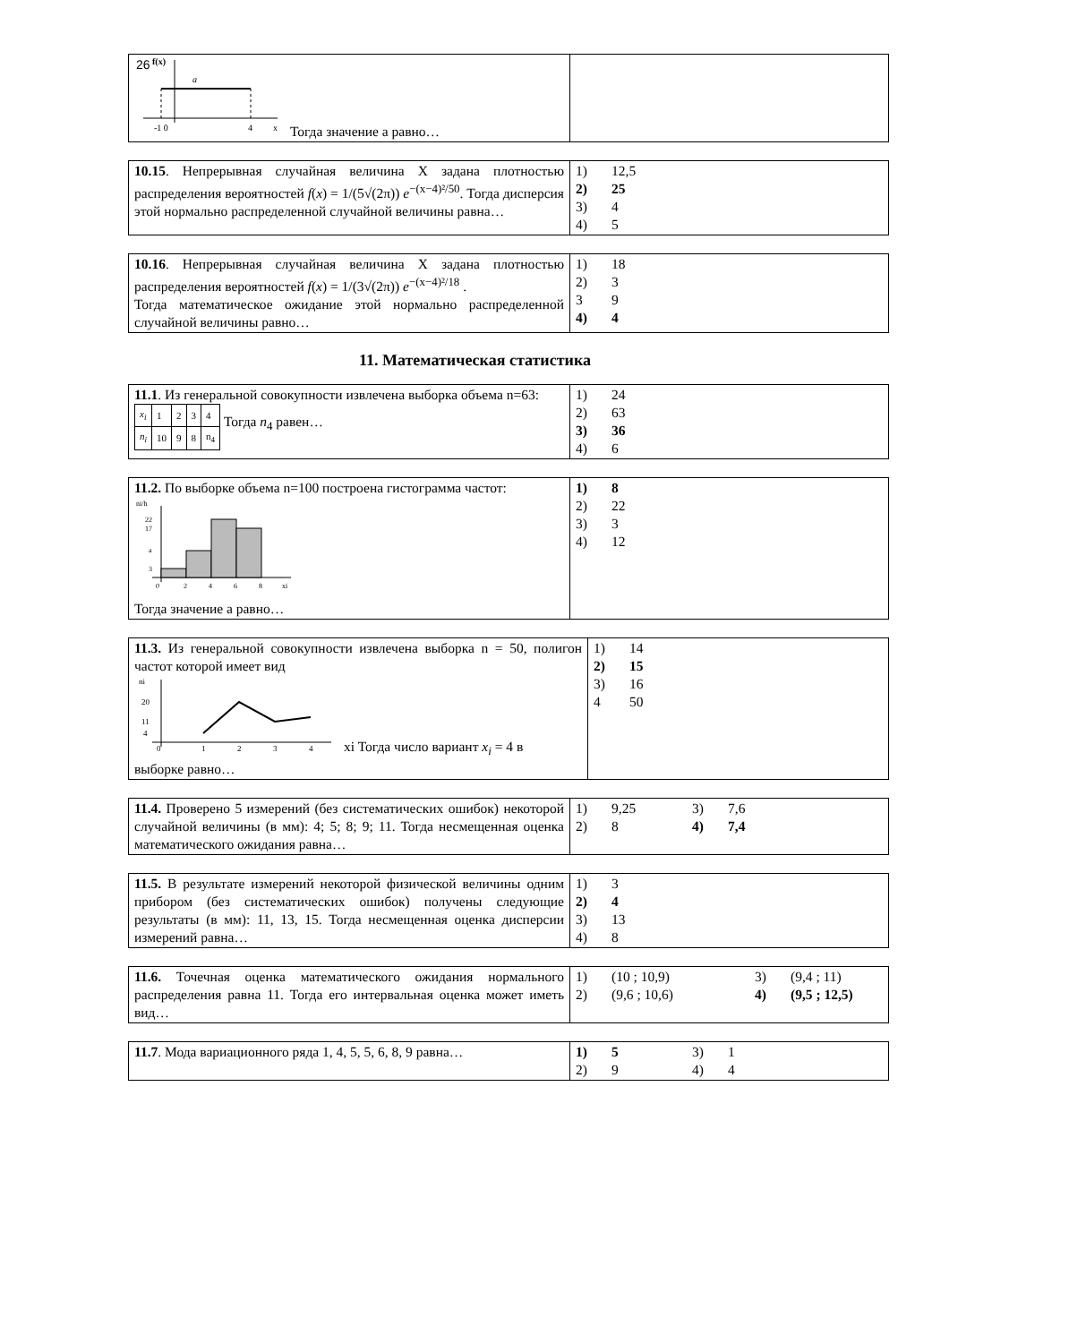26
| f(x) a -1 0 4 x Тогда значение а равно… | |
| 10.15 . Непрерывная случайная величина Х задана плотностью распределения вероятностей f ( x ) = 1/(5√(2π)) e<sup>−(x−4)²/50</sup>. Тогда дисперсия этой нормально распределенной случайной величины равна… | 1) 12,5 2) 25 3) 4 4) 5 |
| 10.16 . Непрерывная случайная величина Х задана плотностью распределения вероятностей f ( x ) = 1/(3√(2π)) e<sup>−(x−4)²/18</sup> . Тогда математическое ожидание этой нормально распределенной случайной величины равно… | 1) 18 2) 3 3 9 4) 4 |
11. Математическая статистика
| 11.1 . Из генеральной совокупности извлечена выборка объема n=63: / x<sub>i</sub> / 1 / 2 / 3 / 4 / / n<sub>i</sub> / 10 / 9 / 8 / n<sub>4</sub> / Тогда n<sub>4</sub> равен… | 1) 24 2) 63 3) 36 4) 6 |
| 11.2. По выборке объема n=100 построена гистограмма частот: ni/h 22 17 a 3 0 2 4 6 8 xi Тогда значение а равно… | 1) 8 2) 22 3) 3 4) 12 |
| 11.3. Из генеральной совокупности извлечена выборка n = 50, полигон частот которой имеет вид ni 20 11 4 1 2 3 4 0 xi Тогда число вариант x<sub>i</sub> = 4 в выборке равно… | 1) 14 2) 15 3) 16 4 50 |
| 11.4. Проверено 5 измерений (без систематических ошибок) некоторой случайной величины (в мм): 4; 5; 8; 9; 11. Тогда несмещенная оценка математического ожидания равна… | 1) 9,25 3) 7,6 2) 8 4) 7,4 |
| 11.5. В результате измерений некоторой физической величины одним прибором (без систематических ошибок) получены следующие результаты (в мм): 11, 13, 15. Тогда несмещенная оценка дисперсии измерений равна… | 1) 3 2) 4 3) 13 4) 8 |
| 11.6. Точечная оценка математического ожидания нормального распределения равна 11. Тогда его интервальная оценка может иметь вид… | 1) (10 ; 10,9) 3) (9,4 ; 11) 2) (9,6 ; 10,6) 4) (9,5 ; 12,5) |
| 11.7 . Мода вариационного ряда 1, 4, 5, 5, 6, 8, 9 равна… | 1) 5 3) 1 2) 9 4) 4 |